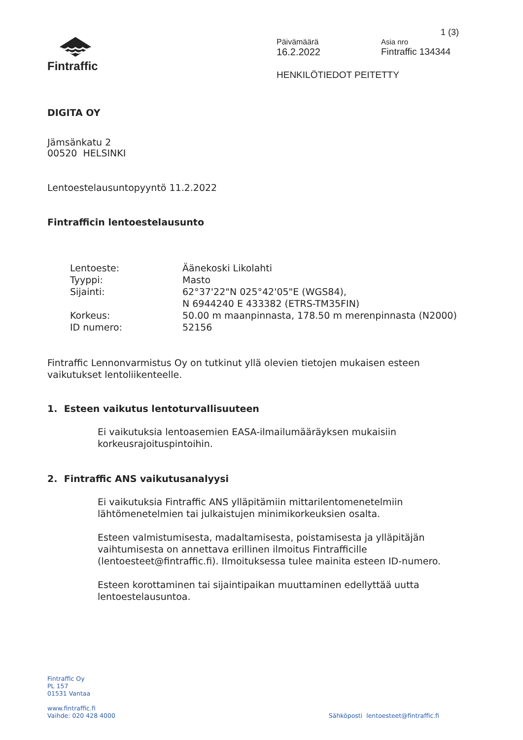Fintraffic
1 (3)
Päivämäärä Asia nro
16.2.2022 Fintraffic 134344
HENKILÖTIEDOT PEITETTY
DIGITA OY
Jämsänkatu 2
00520 HELSINKI
Lentoestelausuntopyyntö 11.2.2022
Fintrafficin lentoestelausunto
| Lentoeste: | Äänekoski Likolahti |
| Tyyppi: | Masto |
| Sijainti: | 62°37'22"N 025°42'05"E (WGS84), N 6944240 E 433382 (ETRS-TM35FIN) |
| Korkeus: | 50.00 m maanpinnasta, 178.50 m merenpinnasta (N2000) |
| ID numero: | 52156 |
Fintraffic Lennonvarmistus Oy on tutkinut yllä olevien tietojen mukaisen esteen vaikutukset lentoliikenteelle.
1. Esteen vaikutus lentoturvallisuuteen
Ei vaikutuksia lentoasemien EASA-ilmailumääräyksen mukaisiin korkeusrajoituspintoihin.
2. Fintraffic ANS vaikutusanalyysi
Ei vaikutuksia Fintraffic ANS ylläpitämiin mittarilentomenetelmiin lähtömenetelmien tai julkaistujen minimikorkeuksien osalta.
Esteen valmistumisesta, madaltamisesta, poistamisesta ja ylläpitäjän vaihtumisesta on annettava erillinen ilmoitus Fintrafficille (lentoesteet@fintraffic.fi). Ilmoituksessa tulee mainita esteen ID-numero.
Esteen korottaminen tai sijaintipaikan muuttaminen edellyttää uutta lentoestelausuntoa.
Fintraffic Oy
PL 157
01531 Vantaa
www.fintraffic.fi
Vaihde: 020 428 4000
Sähköposti lentoesteet@fintraffic.fi